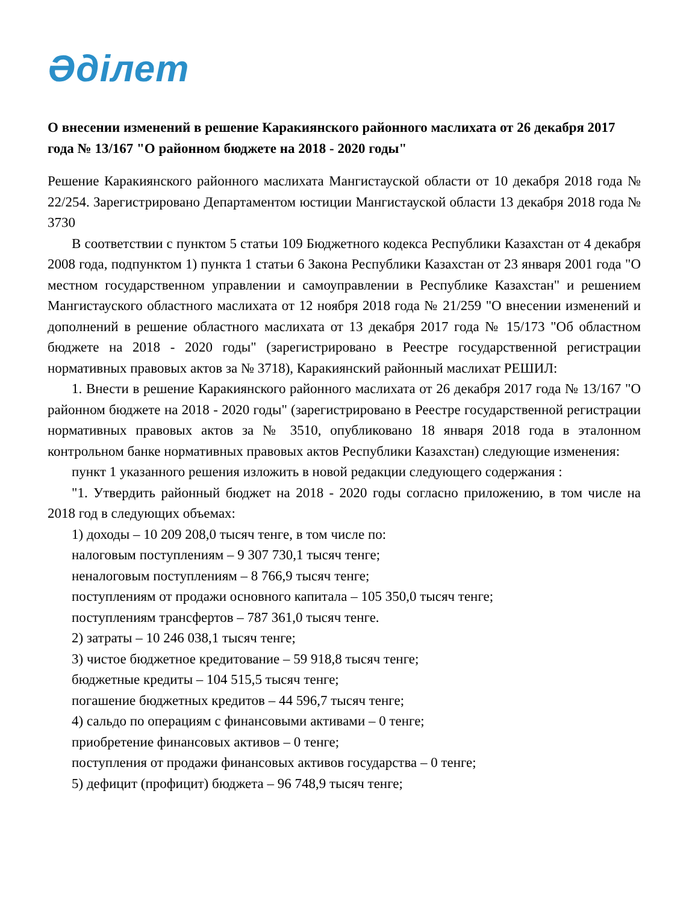Әділет
О внесении изменений в решение Каракиянского районного маслихата от 26 декабря 2017 года № 13/167 "О районном бюджете на 2018 - 2020 годы"
Решение Каракиянского районного маслихата Мангистауской области от 10 декабря 2018 года № 22/254. Зарегистрировано Департаментом юстиции Мангистауской области 13 декабря 2018 года № 3730
В соответствии с пунктом 5 статьи 109 Бюджетного кодекса Республики Казахстан от 4 декабря 2008 года, подпунктом 1) пункта 1 статьи 6 Закона Республики Казахстан от 23 января 2001 года "О местном государственном управлении и самоуправлении в Республике Казахстан" и решением Мангистауского областного маслихата от 12 ноября 2018 года № 21/259 "О внесении изменений и дополнений в решение областного маслихата от 13 декабря 2017 года № 15/173 "Об областном бюджете на 2018 - 2020 годы" (зарегистрировано в Реестре государственной регистрации нормативных правовых актов за № 3718), Каракиянский районный маслихат РЕШИЛ:
1. Внести в решение Каракиянского районного маслихата от 26 декабря 2017 года № 13/167 "О районном бюджете на 2018 - 2020 годы" (зарегистрировано в Реестре государственной регистрации нормативных правовых актов за № 3510, опубликовано 18 января 2018 года в эталонном контрольном банке нормативных правовых актов Республики Казахстан) следующие изменения:
пункт 1 указанного решения изложить в новой редакции следующего содержания :
"1. Утвердить районный бюджет на 2018 - 2020 годы согласно приложению, в том числе на 2018 год в следующих объемах:
1) доходы – 10 209 208,0 тысяч тенге, в том числе по:
налоговым поступлениям – 9 307 730,1 тысяч тенге;
неналоговым поступлениям – 8 766,9 тысяч тенге;
поступлениям от продажи основного капитала – 105 350,0 тысяч тенге;
поступлениям трансфертов – 787 361,0 тысяч тенге.
2) затраты – 10 246 038,1 тысяч тенге;
3) чистое бюджетное кредитование – 59 918,8 тысяч тенге;
бюджетные кредиты – 104 515,5 тысяч тенге;
погашение бюджетных кредитов – 44 596,7 тысяч тенге;
4) сальдо по операциям с финансовыми активами – 0 тенге;
приобретение финансовых активов – 0 тенге;
поступления от продажи финансовых активов государства – 0 тенге;
5) дефицит (профицит) бюджета – 96 748,9 тысяч тенге;